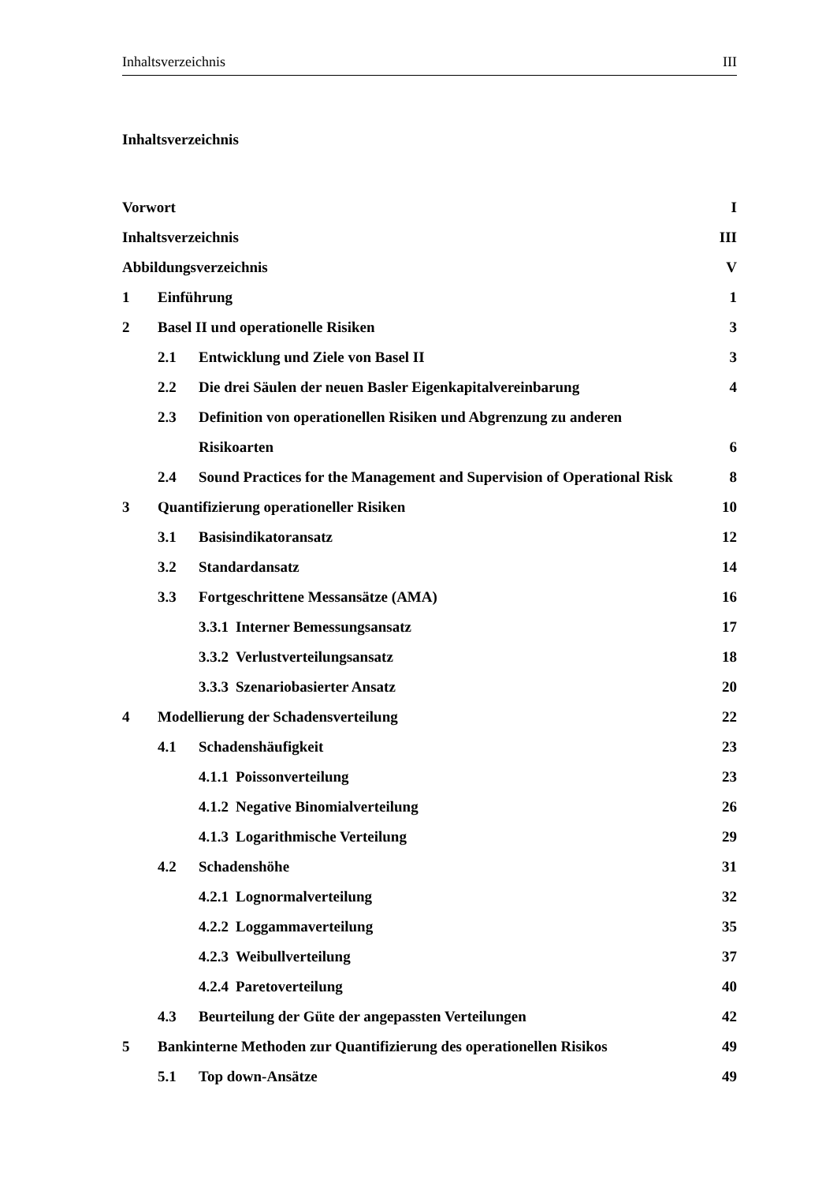Inhaltsverzeichnis III
Inhaltsverzeichnis
Vorwort I
Inhaltsverzeichnis III
Abbildungsverzeichnis V
1 Einführung 1
2 Basel II und operationelle Risiken 3
2.1 Entwicklung und Ziele von Basel II 3
2.2 Die drei Säulen der neuen Basler Eigenkapitalvereinbarung 4
2.3 Definition von operationellen Risiken und Abgrenzung zu anderen
Risikoarten 6
2.4 Sound Practices for the Management and Supervision of Operational Risk 8
3 Quantifizierung operationeller Risiken 10
3.1 Basisindikatoransatz 12
3.2 Standardansatz 14
3.3 Fortgeschrittene Messansätze (AMA) 16
3.3.1 Interner Bemessungsansatz 17
3.3.2 Verlustverteilungsansatz 18
3.3.3 Szenariobasierter Ansatz 20
4 Modellierung der Schadensverteilung 22
4.1 Schadenshäufigkeit 23
4.1.1 Poissonverteilung 23
4.1.2 Negative Binomialverteilung 26
4.1.3 Logarithmische Verteilung 29
4.2 Schadenshöhe 31
4.2.1 Lognormalverteilung 32
4.2.2 Loggammaverteilung 35
4.2.3 Weibullverteilung 37
4.2.4 Paretoverteilung 40
4.3 Beurteilung der Güte der angepassten Verteilungen 42
5 Bankinterne Methoden zur Quantifizierung des operationellen Risikos 49
5.1 Top down-Ansätze 49